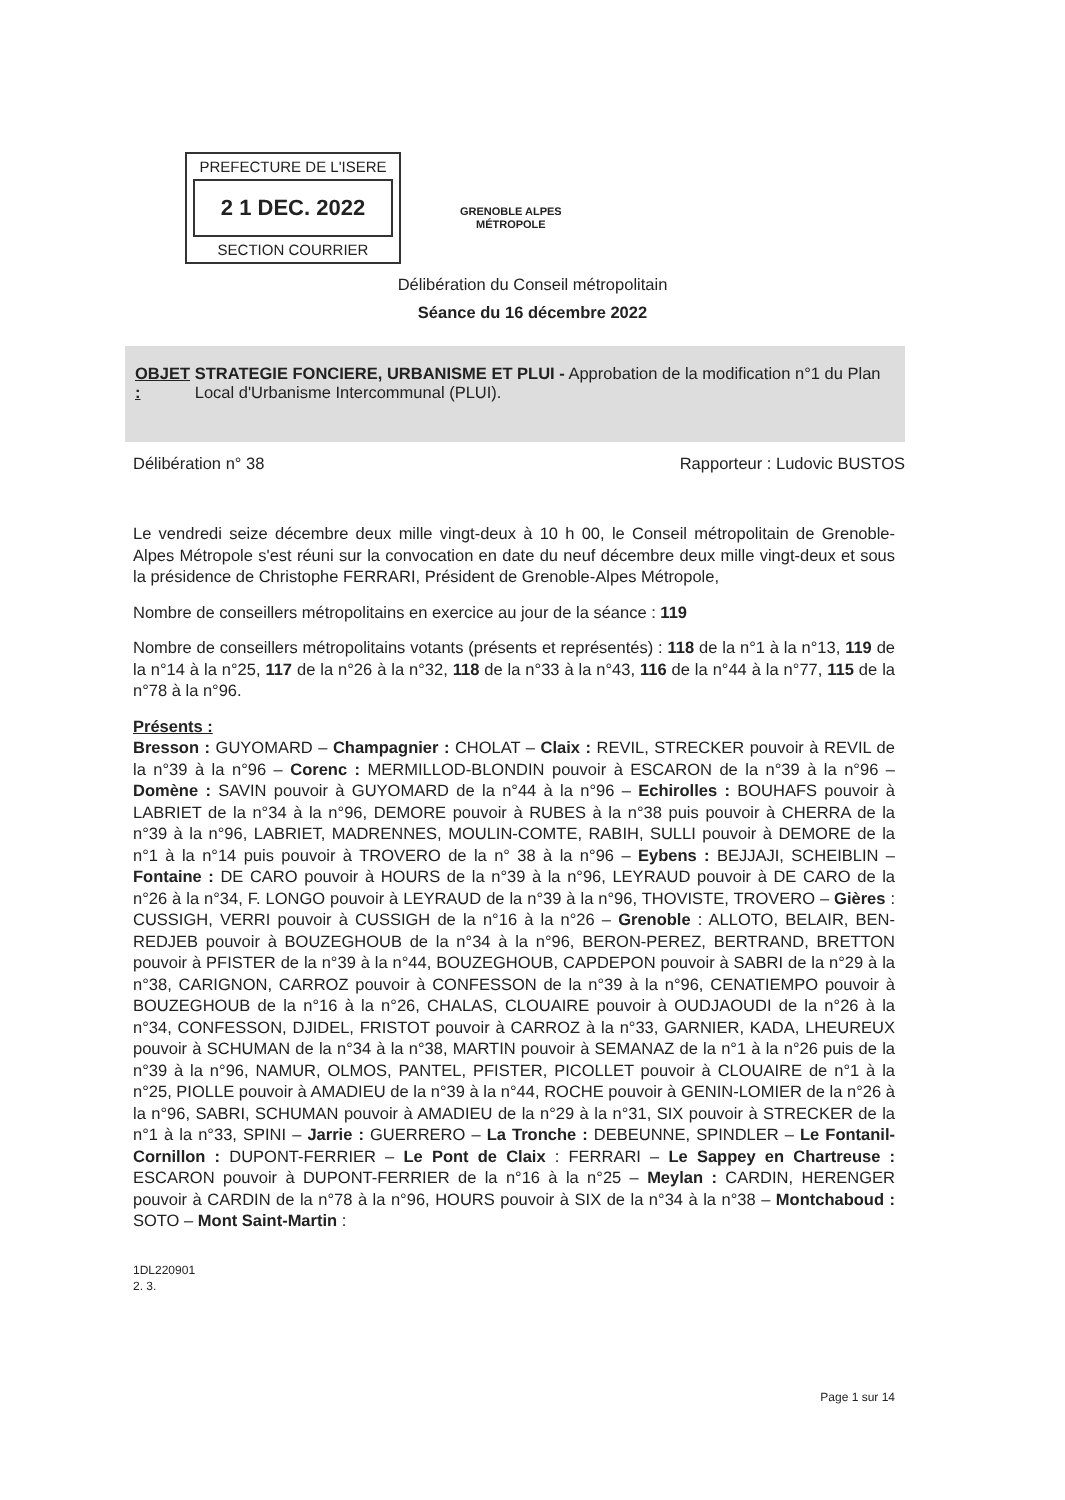PREFECTURE DE L'ISERE
2 1 DEC. 2022
SECTION COURRIER
GRENOBLE ALPES
MÉTROPOLE
Délibération du Conseil métropolitain
Séance du 16 décembre 2022
OBJET : STRATEGIE FONCIERE, URBANISME ET PLUI - Approbation de la modification n°1 du Plan Local d'Urbanisme Intercommunal (PLUI).
Délibération n° 38 Rapporteur : Ludovic BUSTOS
Le vendredi seize décembre deux mille vingt-deux à 10 h 00, le Conseil métropolitain de Grenoble-Alpes Métropole s'est réuni sur la convocation en date du neuf décembre deux mille vingt-deux et sous la présidence de Christophe FERRARI, Président de Grenoble-Alpes Métropole,
Nombre de conseillers métropolitains en exercice au jour de la séance : 119
Nombre de conseillers métropolitains votants (présents et représentés) : 118 de la n°1 à la n°13, 119 de la n°14 à la n°25, 117 de la n°26 à la n°32, 118 de la n°33 à la n°43, 116 de la n°44 à la n°77, 115 de la n°78 à la n°96.
Présents :
Bresson : GUYOMARD – Champagnier : CHOLAT – Claix : REVIL, STRECKER pouvoir à REVIL de la n°39 à la n°96 – Corenc : MERMILLOD-BLONDIN pouvoir à ESCARON de la n°39 à la n°96 – Domène : SAVIN pouvoir à GUYOMARD de la n°44 à la n°96 – Echirolles : BOUHAFS pouvoir à LABRIET de la n°34 à la n°96, DEMORE pouvoir à RUBES à la n°38 puis pouvoir à CHERRA de la n°39 à la n°96, LABRIET, MADRENNES, MOULIN-COMTE, RABIH, SULLI pouvoir à DEMORE de la n°1 à la n°14 puis pouvoir à TROVERO de la n° 38 à la n°96 – Eybens : BEJJAJI, SCHEIBLIN – Fontaine : DE CARO pouvoir à HOURS de la n°39 à la n°96, LEYRAUD pouvoir à DE CARO de la n°26 à la n°34, F. LONGO pouvoir à LEYRAUD de la n°39 à la n°96, THOVISTE, TROVERO – Gières : CUSSIGH, VERRI pouvoir à CUSSIGH de la n°16 à la n°26 – Grenoble : ALLOTO, BELAIR, BEN-REDJEB pouvoir à BOUZEGHOUB de la n°34 à la n°96, BERON-PEREZ, BERTRAND, BRETTON pouvoir à PFISTER de la n°39 à la n°44, BOUZEGHOUB, CAPDEPON pouvoir à SABRI de la n°29 à la n°38, CARIGNON, CARROZ pouvoir à CONFESSON de la n°39 à la n°96, CENATIEMPO pouvoir à BOUZEGHOUB de la n°16 à la n°26, CHALAS, CLOUAIRE pouvoir à OUDJAOUDI de la n°26 à la n°34, CONFESSON, DJIDEL, FRISTOT pouvoir à CARROZ à la n°33, GARNIER, KADA, LHEUREUX pouvoir à SCHUMAN de la n°34 à la n°38, MARTIN pouvoir à SEMANAZ de la n°1 à la n°26 puis de la n°39 à la n°96, NAMUR, OLMOS, PANTEL, PFISTER, PICOLLET pouvoir à CLOUAIRE de n°1 à la n°25, PIOLLE pouvoir à AMADIEU de la n°39 à la n°44, ROCHE pouvoir à GENIN-LOMIER de la n°26 à la n°96, SABRI, SCHUMAN pouvoir à AMADIEU de la n°29 à la n°31, SIX pouvoir à STRECKER de la n°1 à la n°33, SPINI – Jarrie : GUERRERO – La Tronche : DEBEUNNE, SPINDLER – Le Fontanil-Cornillon : DUPONT-FERRIER – Le Pont de Claix : FERRARI – Le Sappey en Chartreuse : ESCARON pouvoir à DUPONT-FERRIER de la n°16 à la n°25 – Meylan : CARDIN, HERENGER pouvoir à CARDIN de la n°78 à la n°96, HOURS pouvoir à SIX de la n°34 à la n°38 – Montchaboud : SOTO – Mont Saint-Martin :
1DL220901
2. 3.
Page 1 sur 14